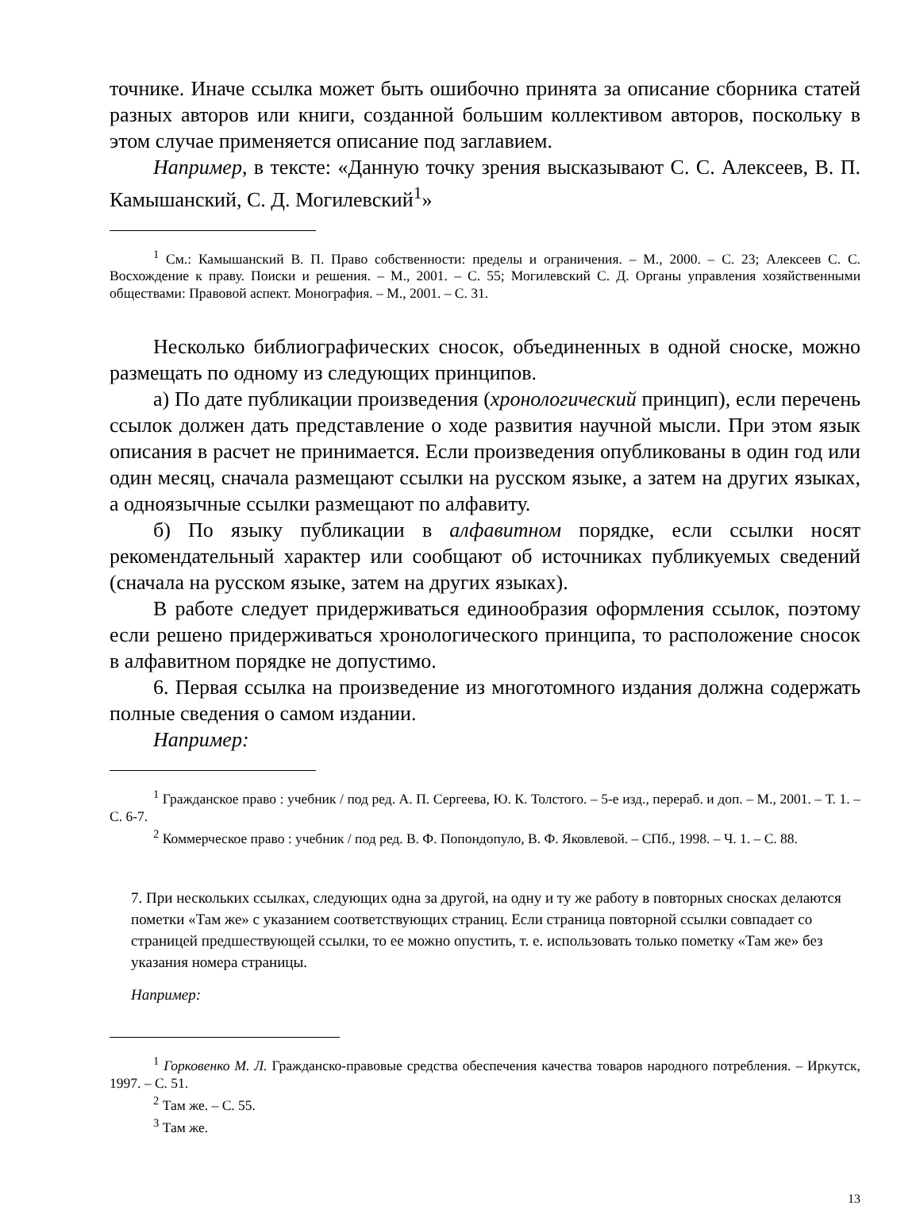точнике. Иначе ссылка может быть ошибочно принята за описание сборника статей разных авторов или книги, созданной большим коллективом авторов, поскольку в этом случае применяется описание под заглавием.
Например, в тексте: «Данную точку зрения высказывают С. С. Алексеев, В. П. Камышанский, С. Д. Могилевский<sup>1</sup>»
<sup>1</sup> См.: Камышанский В. П. Право собственности: пределы и ограничения. – М., 2000. – С. 23; Алексеев С. С. Восхождение к праву. Поиски и решения. – М., 2001. – С. 55; Могилевский С. Д. Органы управления хозяйственными обществами: Правовой аспект. Монография. – М., 2001. – С. 31.
Несколько библиографических сносок, объединенных в одной сноске, можно размещать по одному из следующих принципов.
а) По дате публикации произведения (хронологический принцип), если перечень ссылок должен дать представление о ходе развития научной мысли. При этом язык описания в расчет не принимается. Если произведения опубликованы в один год или один месяц, сначала размещают ссылки на русском языке, а затем на других языках, а одноязычные ссылки размещают по алфавиту.
б) По языку публикации в алфавитном порядке, если ссылки носят рекомендательный характер или сообщают об источниках публикуемых сведений (сначала на русском языке, затем на других языках).
В работе следует придерживаться единообразия оформления ссылок, поэтому если решено придерживаться хронологического принципа, то расположение сносок в алфавитном порядке не допустимо.
6. Первая ссылка на произведение из многотомного издания должна содержать полные сведения о самом издании.
Например:
<sup>1</sup> Гражданское право : учебник / под ред. А. П. Сергеева, Ю. К. Толстого. – 5-е изд., перераб. и доп. – М., 2001. – Т. 1. – С. 6-7.
<sup>2</sup> Коммерческое право : учебник / под ред. В. Ф. Попондопуло, В. Ф. Яковлевой. – СПб., 1998. – Ч. 1. – С. 88.
7. При нескольких ссылках, следующих одна за другой, на одну и ту же работу в повторных сносках делаются пометки «Там же» с указанием соответствующих страниц. Если страница повторной ссылки совпадает со страницей предшествующей ссылки, то ее можно опустить, т. е. использовать только пометку «Там же» без указания номера страницы.
Например:
<sup>1</sup> Горковенко М. Л. Гражданско-правовые средства обеспечения качества товаров народного потребления. – Иркутск, 1997. – С. 51.
<sup>2</sup> Там же. – С. 55.
<sup>3</sup> Там же.
13